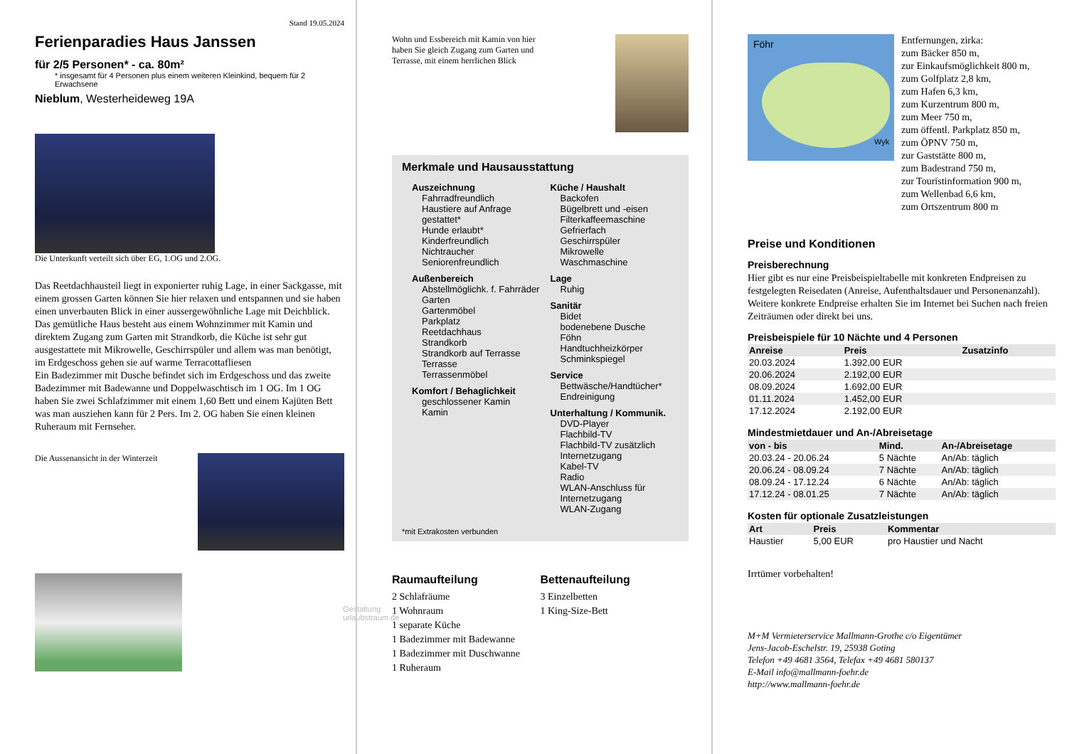Stand 19.05.2024
Ferienparadies Haus Janssen
für 2/5 Personen* - ca. 80m²
* insgesamt für 4 Personen plus einem weiteren Kleinkind, bequem für 2 Erwachsene
Nieblum, Westerheideweg 19A
Die Unterkunft verteilt sich über EG, 1.OG und 2.OG.
Das Reetdachhausteil liegt in exponierter ruhig Lage, in einer Sackgasse, mit einem grossen Garten können Sie hier relaxen und entspannen und sie haben einen unverbauten Blick in einer aussergewöhnliche Lage mit Deichblick. Das gemütliche Haus besteht aus einem Wohnzimmer mit Kamin und direktem Zugang zum Garten mit Strandkorb, die Küche ist sehr gut ausgestattete mit Mikrowelle, Geschirrspüler und allem was man benötigt, im Erdgeschoss gehen sie auf warme Terracottafliesen
Ein Badezimmer mit Dusche befindet sich im Erdgeschoss und das zweite Badezimmer mit Badewanne und Doppelwaschtisch im 1 OG. Im 1 OG haben Sie zwei Schlafzimmer mit einem 1,60 Bett und einem Kajüten Bett was man ausziehen kann für 2 Pers. Im 2. OG haben Sie einen kleinen Ruheraum mit Fernseher.
Die Aussenansicht in der Winterzeit
Gestaltung: urlaubstraum.de
Wohn und Essbereich mit Kamin von hier haben Sie gleich Zugang zum Garten und Terrasse, mit einem herrlichen Blick
Merkmale und Hausausstattung
Auszeichnung
Fahrradfreundlich
Haustiere auf Anfrage gestattet*
Hunde erlaubt*
Kinderfreundlich
Nichtraucher
Seniorenfreundlich
Außenbereich
Abstellmöglichk. f. Fahrräder
Garten
Gartenmöbel
Parkplatz
Reetdachhaus
Strandkorb
Strandkorb auf Terrasse
Terrasse
Terrassenmöbel
Komfort / Behaglichkeit
geschlossener Kamin
Kamin
Küche / Haushalt
Backofen
Bügelbrett und -eisen
Filterkaffeemaschine
Gefrierfach
Geschirrspüler
Mikrowelle
Waschmaschine
Lage
Ruhig
Sanitär
Bidet
bodenebene Dusche
Föhn
Handtuchheizkörper
Schminkspiegel
Service
Bettwäsche/Handtücher*
Endreinigung
Unterhaltung / Kommunik.
DVD-Player
Flachbild-TV
Flachbild-TV zusätzlich
Internetzugang
Kabel-TV
Radio
WLAN-Anschluss für Internetzugang
WLAN-Zugang
*mit Extrakosten verbunden
Raumaufteilung
2 Schlafräume
1 Wohnraum
1 separate Küche
1 Badezimmer mit Badewanne
1 Badezimmer mit Duschwanne
1 Ruheraum
Bettenaufteilung
3 Einzelbetten
1 King-Size-Bett
Föhr
Wyk
Entfernungen, zirka:
zum Bäcker 850 m,
zur Einkaufsmöglichkeit 800 m,
zum Golfplatz 2,8 km,
zum Hafen 6,3 km,
zum Kurzentrum 800 m,
zum Meer 750 m,
zum öffentl. Parkplatz 850 m,
zum ÖPNV 750 m,
zur Gaststätte 800 m,
zum Badestrand 750 m,
zur Touristinformation 900 m,
zum Wellenbad 6,6 km,
zum Ortszentrum 800 m
Preise und Konditionen
Preisberechnung
Hier gibt es nur eine Preisbeispieltabelle mit konkreten Endpreisen zu festgelegten Reisedaten (Anreise, Aufenthaltsdauer und Personenanzahl). Weitere konkrete Endpreise erhalten Sie im Internet bei Suchen nach freien Zeiträumen oder direkt bei uns.
Preisbeispiele für 10 Nächte und 4 Personen
| Anreise | Preis | Zusatzinfo |
| --- | --- | --- |
| 20.03.2024 | 1.392,00 EUR | |
| 20.06.2024 | 2.192,00 EUR | |
| 08.09.2024 | 1.692,00 EUR | |
| 01.11.2024 | 1.452,00 EUR | |
| 17.12.2024 | 2.192,00 EUR | |
Mindestmietdauer und An-/Abreisetage
| von - bis | Mind. | An-/Abreisetage |
| --- | --- | --- |
| 20.03.24 - 20.06.24 | 5 Nächte | An/Ab: täglich |
| 20.06.24 - 08.09.24 | 7 Nächte | An/Ab: täglich |
| 08.09.24 - 17.12.24 | 6 Nächte | An/Ab: täglich |
| 17.12.24 - 08.01.25 | 7 Nächte | An/Ab: täglich |
Kosten für optionale Zusatzleistungen
| Art | Preis | Kommentar |
| --- | --- | --- |
| Haustier | 5,00 EUR | pro Haustier und Nacht |
Irrtümer vorbehalten!
M+M Vermieterservice Mallmann-Grothe c/o Eigentümer
Jens-Jacob-Eschelstr. 19, 25938 Goting
Telefon +49 4681 3564, Telefax +49 4681 580137
E-Mail info@mallmann-foehr.de
http://www.mallmann-foehr.de